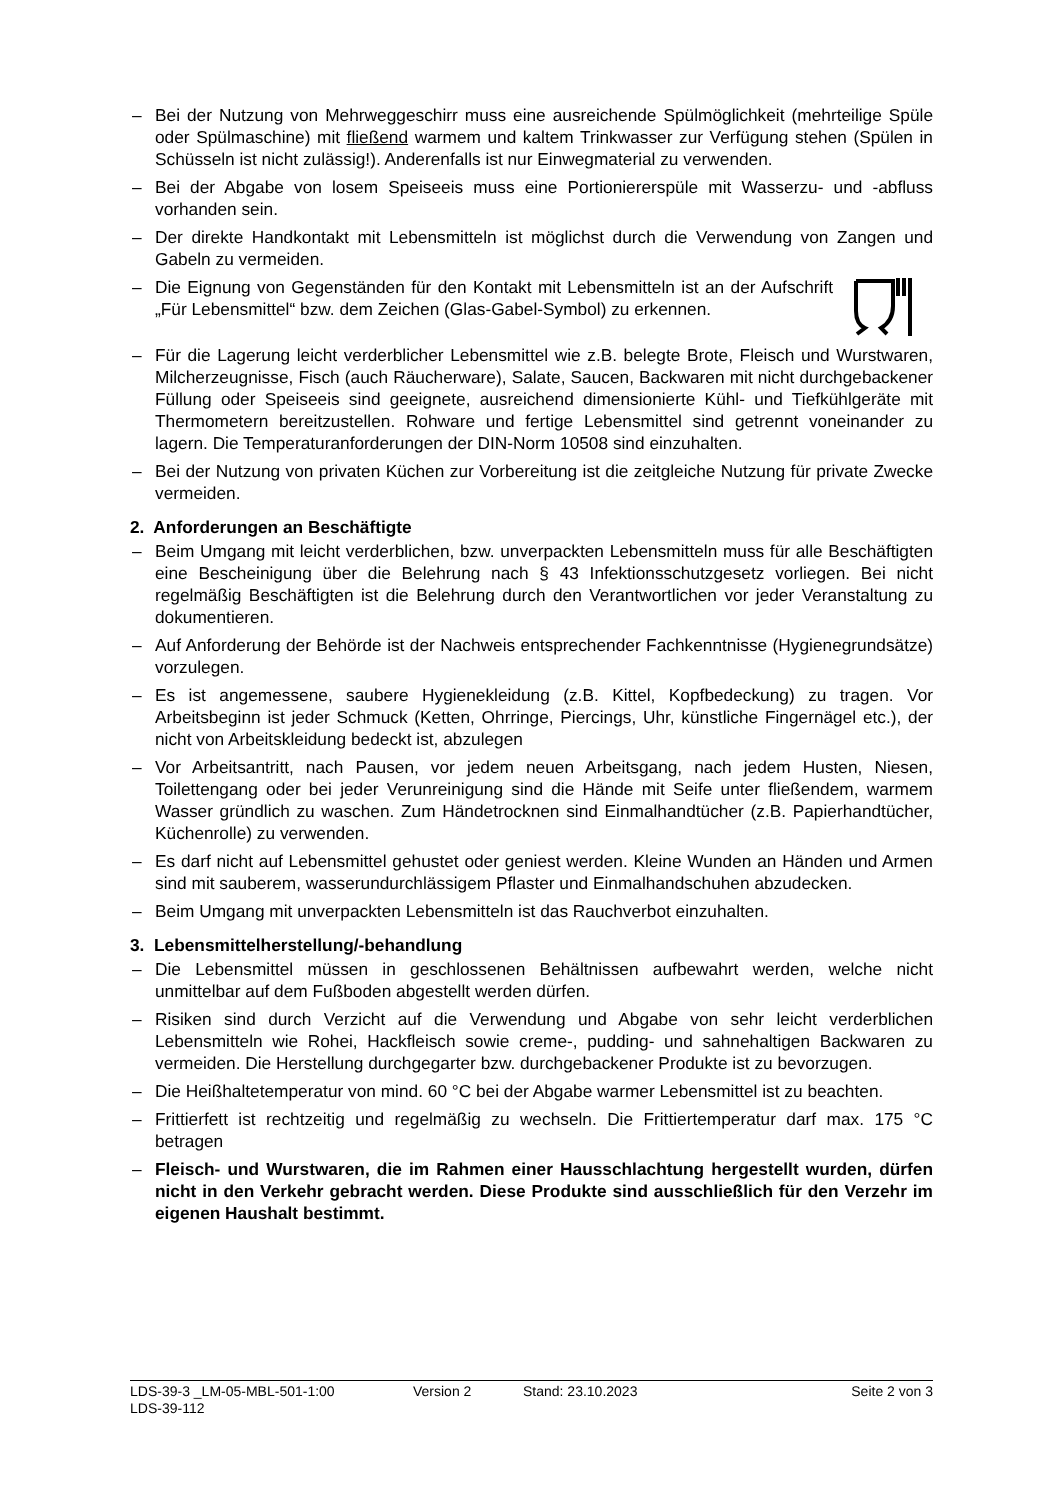– Bei der Nutzung von Mehrweggeschirr muss eine ausreichende Spülmöglichkeit (mehrteilige Spüle oder Spülmaschine) mit fließend warmem und kaltem Trinkwasser zur Verfügung stehen (Spülen in Schüsseln ist nicht zulässig!). Anderenfalls ist nur Einwegmaterial zu verwenden.
– Bei der Abgabe von losem Speiseeis muss eine Portioniererspüle mit Wasserzu- und -abfluss vorhanden sein.
– Der direkte Handkontakt mit Lebensmitteln ist möglichst durch die Verwendung von Zangen und Gabeln zu vermeiden.
– Die Eignung von Gegenständen für den Kontakt mit Lebensmitteln ist an der Aufschrift „Für Lebensmittel“ bzw. dem Zeichen (Glas-Gabel-Symbol) zu erkennen.
– Für die Lagerung leicht verderblicher Lebensmittel wie z.B. belegte Brote, Fleisch und Wurstwaren, Milcherzeugnisse, Fisch (auch Räucherware), Salate, Saucen, Backwaren mit nicht durchgebackener Füllung oder Speiseeis sind geeignete, ausreichend dimensionierte Kühl- und Tiefkühlgeräte mit Thermometern bereitzustellen. Rohware und fertige Lebensmittel sind getrennt voneinander zu lagern. Die Temperaturanforderungen der DIN-Norm 10508 sind einzuhalten.
– Bei der Nutzung von privaten Küchen zur Vorbereitung ist die zeitgleiche Nutzung für private Zwecke vermeiden.
2. Anforderungen an Beschäftigte
– Beim Umgang mit leicht verderblichen, bzw. unverpackten Lebensmitteln muss für alle Beschäftigten eine Bescheinigung über die Belehrung nach § 43 Infektionsschutzgesetz vorliegen. Bei nicht regelmäßig Beschäftigten ist die Belehrung durch den Verantwortlichen vor jeder Veranstaltung zu dokumentieren.
– Auf Anforderung der Behörde ist der Nachweis entsprechender Fachkenntnisse (Hygienegrundsätze) vorzulegen.
– Es ist angemessene, saubere Hygienekleidung (z.B. Kittel, Kopfbedeckung) zu tragen. Vor Arbeitsbeginn ist jeder Schmuck (Ketten, Ohrringe, Piercings, Uhr, künstliche Fingernägel etc.), der nicht von Arbeitskleidung bedeckt ist, abzulegen
– Vor Arbeitsantritt, nach Pausen, vor jedem neuen Arbeitsgang, nach jedem Husten, Niesen, Toilettengang oder bei jeder Verunreinigung sind die Hände mit Seife unter fließendem, warmem Wasser gründlich zu waschen. Zum Händetrocknen sind Einmalhandtücher (z.B. Papierhandtücher, Küchenrolle) zu verwenden.
– Es darf nicht auf Lebensmittel gehustet oder geniest werden. Kleine Wunden an Händen und Armen sind mit sauberem, wasserundurchlässigem Pflaster und Einmalhandschuhen abzudecken.
– Beim Umgang mit unverpackten Lebensmitteln ist das Rauchverbot einzuhalten.
3. Lebensmittelherstellung/-behandlung
– Die Lebensmittel müssen in geschlossenen Behältnissen aufbewahrt werden, welche nicht unmittelbar auf dem Fußboden abgestellt werden dürfen.
– Risiken sind durch Verzicht auf die Verwendung und Abgabe von sehr leicht verderblichen Lebensmitteln wie Rohei, Hackfleisch sowie creme-, pudding- und sahnehaltigen Backwaren zu vermeiden. Die Herstellung durchgegarter bzw. durchgebackener Produkte ist zu bevorzugen.
– Die Heißhaltetemperatur von mind. 60 °C bei der Abgabe warmer Lebensmittel ist zu beachten.
– Frittierfett ist rechtzeitig und regelmäßig zu wechseln. Die Frittiertemperatur darf max. 175 °C betragen
– Fleisch- und Wurstwaren, die im Rahmen einer Hausschlachtung hergestellt wurden, dürfen nicht in den Verkehr gebracht werden. Diese Produkte sind ausschließlich für den Verzehr im eigenen Haushalt bestimmt.
LDS-39-3 _LM-05-MBL-501-1:00 Version 2 Stand: 23.10.2023 Seite 2 von 3
LDS-39-112